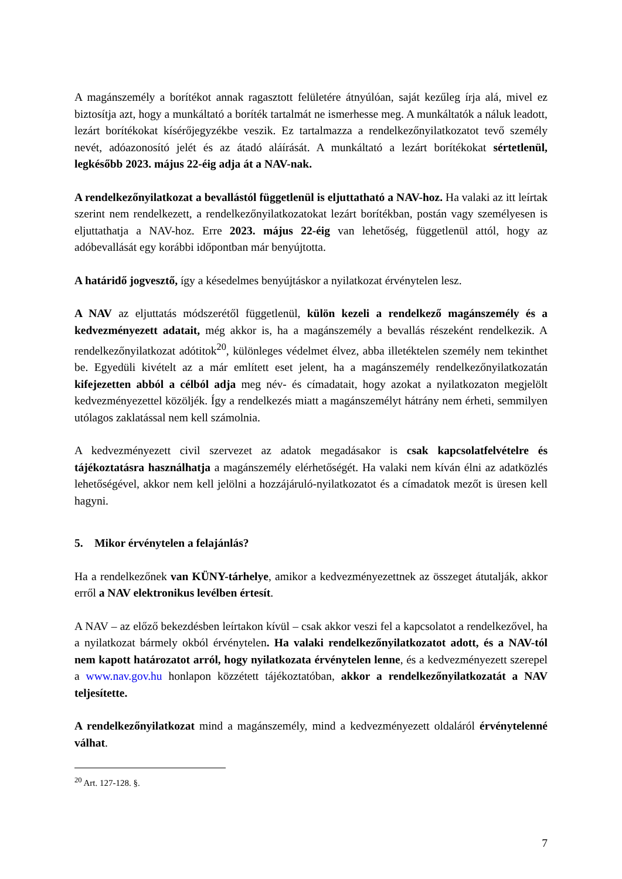A magánszemély a borítékot annak ragasztott felületére átnyúlóan, saját kezűleg írja alá, mivel ez biztosítja azt, hogy a munkáltató a boríték tartalmát ne ismerhesse meg. A munkáltatók a náluk leadott, lezárt borítékokat kísérőjegyzékbe veszik. Ez tartalmazza a rendelkezőnyilatkozatot tevő személy nevét, adóazonosító jelét és az átadó aláírását. A munkáltató a lezárt borítékokat sértetlenül, legkésőbb 2023. május 22-éig adja át a NAV-nak.
A rendelkezőnyilatkozat a bevallástól függetlenül is eljuttatható a NAV-hoz. Ha valaki az itt leírtak szerint nem rendelkezett, a rendelkezőnyilatkozatokat lezárt borítékban, postán vagy személyesen is eljuttathatja a NAV-hoz. Erre 2023. május 22-éig van lehetőség, függetlenül attól, hogy az adóbevallását egy korábbi időpontban már benyújtotta.
A határidő jogvesztő, így a késedelmes benyújtáskor a nyilatkozat érvénytelen lesz.
A NAV az eljuttatás módszerétől függetlenül, külön kezeli a rendelkező magánszemély és a kedvezményezett adatait, még akkor is, ha a magánszemély a bevallás részeként rendelkezik. A rendelkezőnyilatkozat adótitok<sup>20</sup>, különleges védelmet élvez, abba illetéktelen személy nem tekinthet be. Egyedüli kivételt az a már említett eset jelent, ha a magánszemély rendelkezőnyilatkozatán kifejezetten abból a célból adja meg név- és címadatait, hogy azokat a nyilatkozaton megjelölt kedvezményezettel közöljék. Így a rendelkezés miatt a magánszemélyt hátrány nem érheti, semmilyen utólagos zaklatással nem kell számolnia.
A kedvezményezett civil szervezet az adatok megadásakor is csak kapcsolatfelvételre és tájékoztatásra használhatja a magánszemély elérhetőségét. Ha valaki nem kíván élni az adatközlés lehetőségével, akkor nem kell jelölni a hozzájáruló-nyilatkozatot és a címadatok mezőt is üresen kell hagyni.
5. Mikor érvénytelen a felajánlás?
Ha a rendelkezőnek van KÜNY-tárhelye, amikor a kedvezményezettnek az összeget átutalják, akkor erről a NAV elektronikus levélben értesít.
A NAV – az előző bekezdésben leírtakon kívül – csak akkor veszi fel a kapcsolatot a rendelkezővel, ha a nyilatkozat bármely okból érvénytelen. Ha valaki rendelkezőnyilatkozatot adott, és a NAV-tól nem kapott határozatot arról, hogy nyilatkozata érvénytelen lenne, és a kedvezményezett szerepel a www.nav.gov.hu honlapon közzétett tájékoztatóban, akkor a rendelkezőnyilatkozatát a NAV teljesítette.
A rendelkezőnyilatkozat mind a magánszemély, mind a kedvezményezett oldaláról érvénytelenné válhat.
<sup>20</sup> Art. 127-128. §.
7